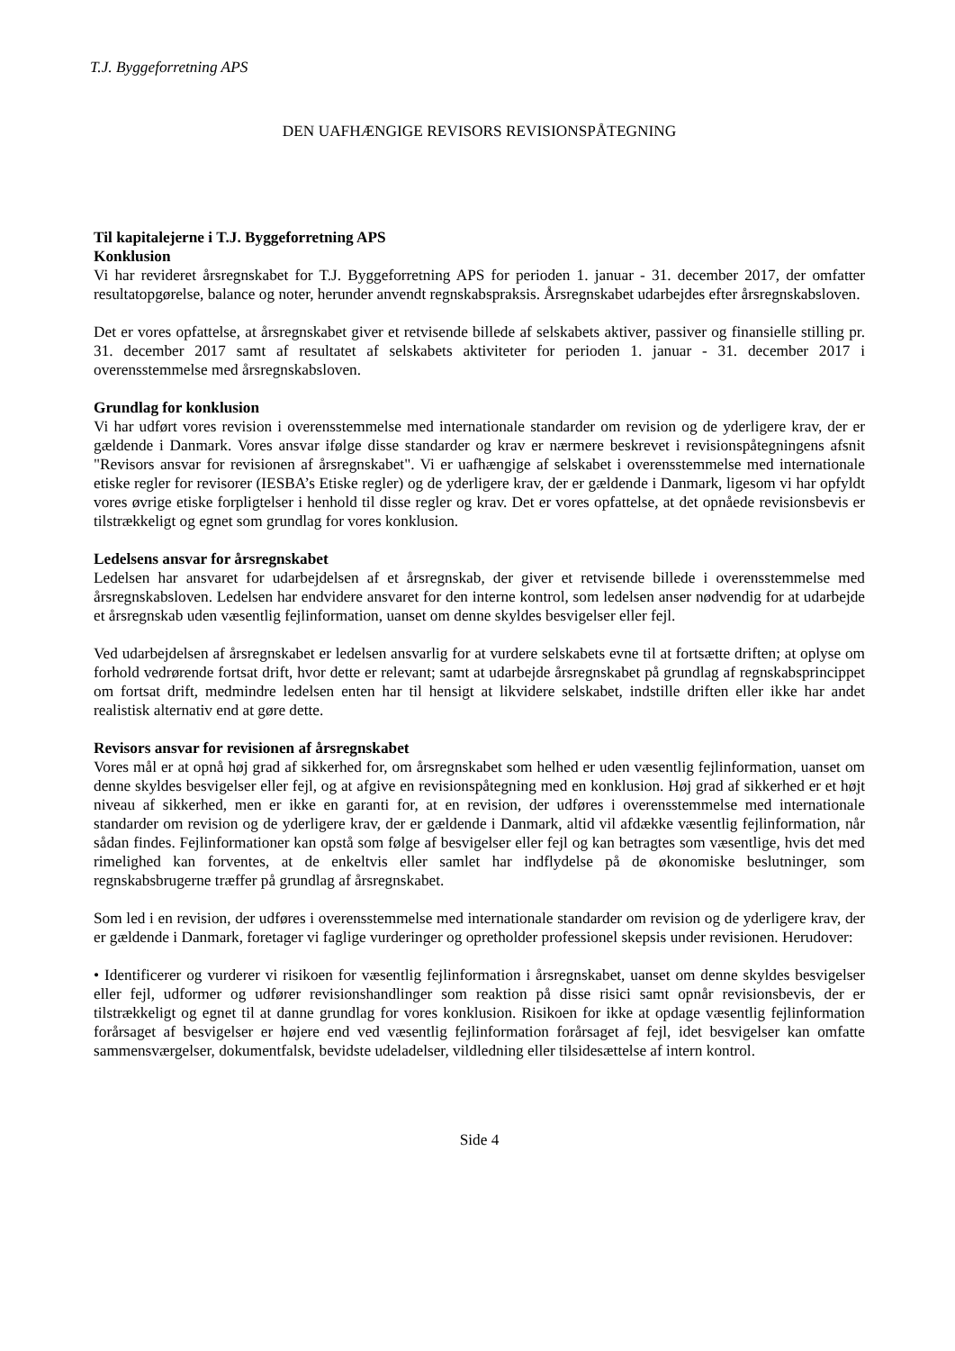T.J. Byggeforretning APS
DEN UAFHÆNGIGE REVISORS REVISIONSPÅTEGNING
Til kapitalejerne i T.J. Byggeforretning APS
Konklusion
Vi har revideret årsregnskabet for T.J. Byggeforretning APS for perioden 1. januar - 31. december 2017, der omfatter resultatopgørelse, balance og noter, herunder anvendt regnskabspraksis. Årsregnskabet udarbejdes efter årsregnskabsloven.
Det er vores opfattelse, at årsregnskabet giver et retvisende billede af selskabets aktiver, passiver og finansielle stilling pr. 31. december 2017 samt af resultatet af selskabets aktiviteter for perioden 1. januar - 31. december 2017 i overensstemmelse med årsregnskabsloven.
Grundlag for konklusion
Vi har udført vores revision i overensstemmelse med internationale standarder om revision og de yderligere krav, der er gældende i Danmark. Vores ansvar ifølge disse standarder og krav er nærmere beskrevet i revisionspåtegningens afsnit "Revisors ansvar for revisionen af årsregnskabet". Vi er uafhængige af selskabet i overensstemmelse med internationale etiske regler for revisorer (IESBA’s Etiske regler) og de yderligere krav, der er gældende i Danmark, ligesom vi har opfyldt vores øvrige etiske forpligtelser i henhold til disse regler og krav. Det er vores opfattelse, at det opnåede revisionsbevis er tilstrækkeligt og egnet som grundlag for vores konklusion.
Ledelsens ansvar for årsregnskabet
Ledelsen har ansvaret for udarbejdelsen af et årsregnskab, der giver et retvisende billede i overensstemmelse med årsregnskabsloven. Ledelsen har endvidere ansvaret for den interne kontrol, som ledelsen anser nødvendig for at udarbejde et årsregnskab uden væsentlig fejlinformation, uanset om denne skyldes besvigelser eller fejl.
Ved udarbejdelsen af årsregnskabet er ledelsen ansvarlig for at vurdere selskabets evne til at fortsætte driften; at oplyse om forhold vedrørende fortsat drift, hvor dette er relevant; samt at udarbejde årsregnskabet på grundlag af regnskabsprincippet om fortsat drift, medmindre ledelsen enten har til hensigt at likvidere selskabet, indstille driften eller ikke har andet realistisk alternativ end at gøre dette.
Revisors ansvar for revisionen af årsregnskabet
Vores mål er at opnå høj grad af sikkerhed for, om årsregnskabet som helhed er uden væsentlig fejlinformation, uanset om denne skyldes besvigelser eller fejl, og at afgive en revisionspåtegning med en konklusion. Høj grad af sikkerhed er et højt niveau af sikkerhed, men er ikke en garanti for, at en revision, der udføres i overensstemmelse med internationale standarder om revision og de yderligere krav, der er gældende i Danmark, altid vil afdække væsentlig fejlinformation, når sådan findes. Fejlinformationer kan opstå som følge af besvigelser eller fejl og kan betragtes som væsentlige, hvis det med rimelighed kan forventes, at de enkeltvis eller samlet har indflydelse på de økonomiske beslutninger, som regnskabsbrugerne træffer på grundlag af årsregnskabet.
Som led i en revision, der udføres i overensstemmelse med internationale standarder om revision og de yderligere krav, der er gældende i Danmark, foretager vi faglige vurderinger og opretholder professionel skepsis under revisionen. Herudover:
• Identificerer og vurderer vi risikoen for væsentlig fejlinformation i årsregnskabet, uanset om denne skyldes besvigelser eller fejl, udformer og udfører revisionshandlinger som reaktion på disse risici samt opnår revisionsbevis, der er tilstrækkeligt og egnet til at danne grundlag for vores konklusion. Risikoen for ikke at opdage væsentlig fejlinformation forårsaget af besvigelser er højere end ved væsentlig fejlinformation forårsaget af fejl, idet besvigelser kan omfatte sammensværgelser, dokumentfalsk, bevidste udeladelser, vildledning eller tilsidesættelse af intern kontrol.
Side 4